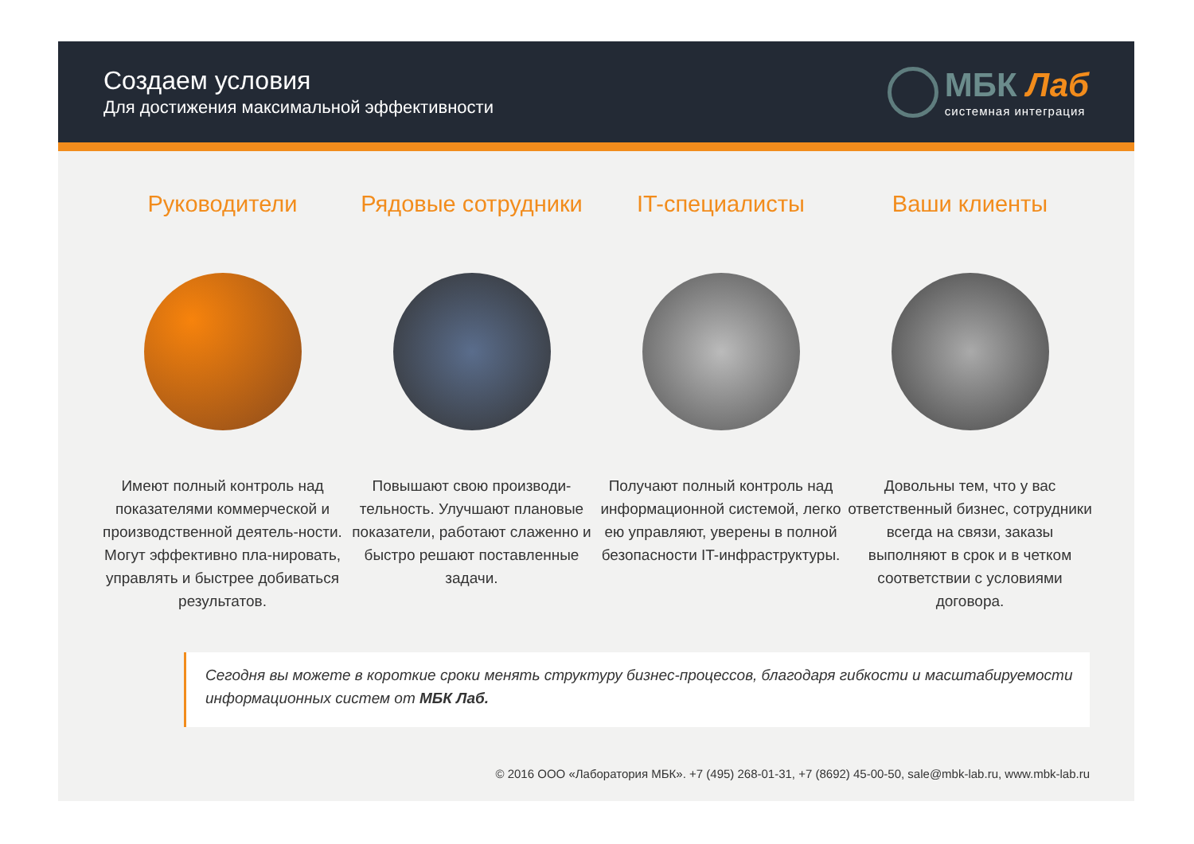Создаем условия
Для достижения максимальной эффективности
МБК Лаб
системная интеграция
Руководители
Имеют полный контроль над показателями коммерческой и производственной деятель-ности. Могут эффективно пла-нировать, управлять и быстрее добиваться результатов.
Рядовые сотрудники
Повышают свою производи-тельность. Улучшают плановые показатели, работают слаженно и быстро решают поставленные задачи.
IT-специалисты
Получают полный контроль над информационной системой, легко ею управляют, уверены в полной безопасности IT-инфраструктуры.
Ваши клиенты
Довольны тем, что у вас ответственный бизнес, сотрудники всегда на связи, заказы выполняют в срок и в четком соответствии с условиями договора.
Сегодня вы можете в короткие сроки менять структуру бизнес-процессов, благодаря гибкости и масштабируемости информационных систем от МБК Лаб.
© 2016 ООО «Лаборатория МБК». +7 (495) 268-01-31, +7 (8692) 45-00-50, sale@mbk-lab.ru, www.mbk-lab.ru